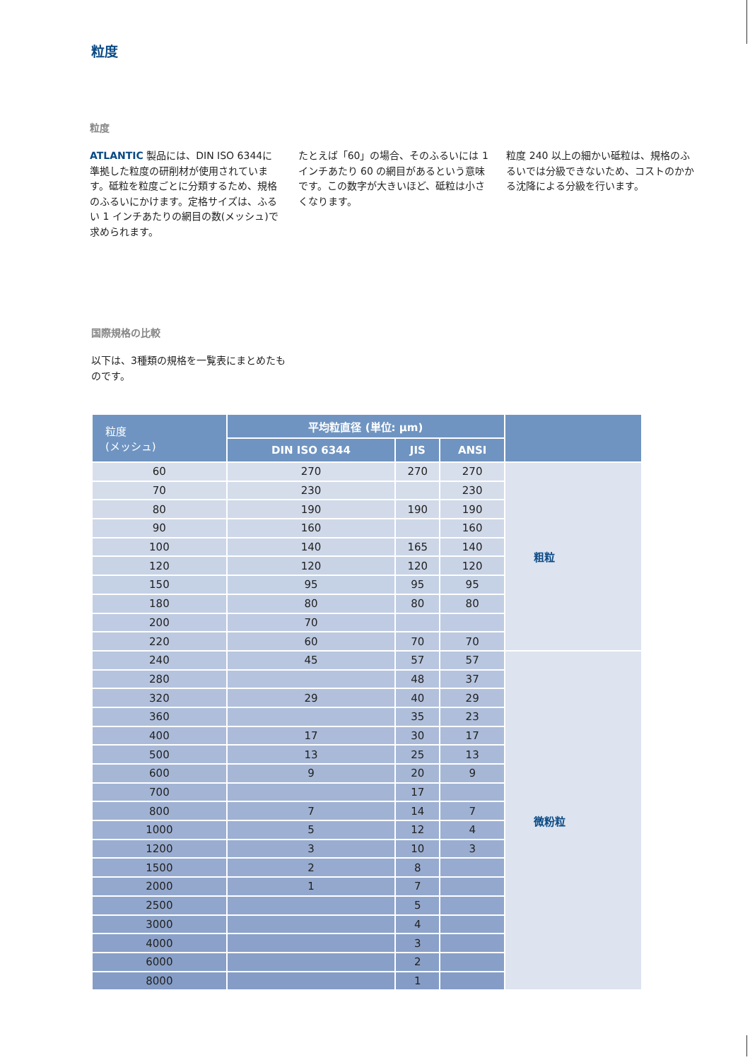粒度
粒度
ATLANTIC 製品には、DIN ISO 6344に準拠した粒度の研削材が使用されています。砥粒を粒度ごとに分類するため、規格のふるいにかけます。定格サイズは、ふるい 1 インチあたりの網目の数(メッシュ)で求められます。
たとえば「60」の場合、そのふるいには 1 インチあたり 60 の網目があるという意味です。この数字が大きいほど、砥粒は小さくなります。
粒度 240 以上の細かい砥粒は、規格のふるいでは分級できないため、コストのかかる沈降による分級を行います。
国際規格の比較
以下は、3種類の規格を一覧表にまとめたものです。
| 粒度 (メッシュ) | 平均粒直径 (単位: µm) | | | |
| --- | --- | --- | --- | --- |
| | DIN ISO 6344 | JIS | ANSI | |
| 60 | 270 | 270 | 270 | 粗粒 |
| 70 | 230 | | 230 | |
| 80 | 190 | 190 | 190 | |
| 90 | 160 | | 160 | |
| 100 | 140 | 165 | 140 | |
| 120 | 120 | 120 | 120 | |
| 150 | 95 | 95 | 95 | |
| 180 | 80 | 80 | 80 | |
| 200 | 70 | | | |
| 220 | 60 | 70 | 70 | |
| 240 | 45 | 57 | 57 | 微粉粒 |
| 280 | | 48 | 37 | |
| 320 | 29 | 40 | 29 | |
| 360 | | 35 | 23 | |
| 400 | 17 | 30 | 17 | |
| 500 | 13 | 25 | 13 | |
| 600 | 9 | 20 | 9 | |
| 700 | | 17 | | |
| 800 | 7 | 14 | 7 | |
| 1000 | 5 | 12 | 4 | |
| 1200 | 3 | 10 | 3 | |
| 1500 | 2 | 8 | | |
| 2000 | 1 | 7 | | |
| 2500 | | 5 | | |
| 3000 | | 4 | | |
| 4000 | | 3 | | |
| 6000 | | 2 | | |
| 8000 | | 1 | | |